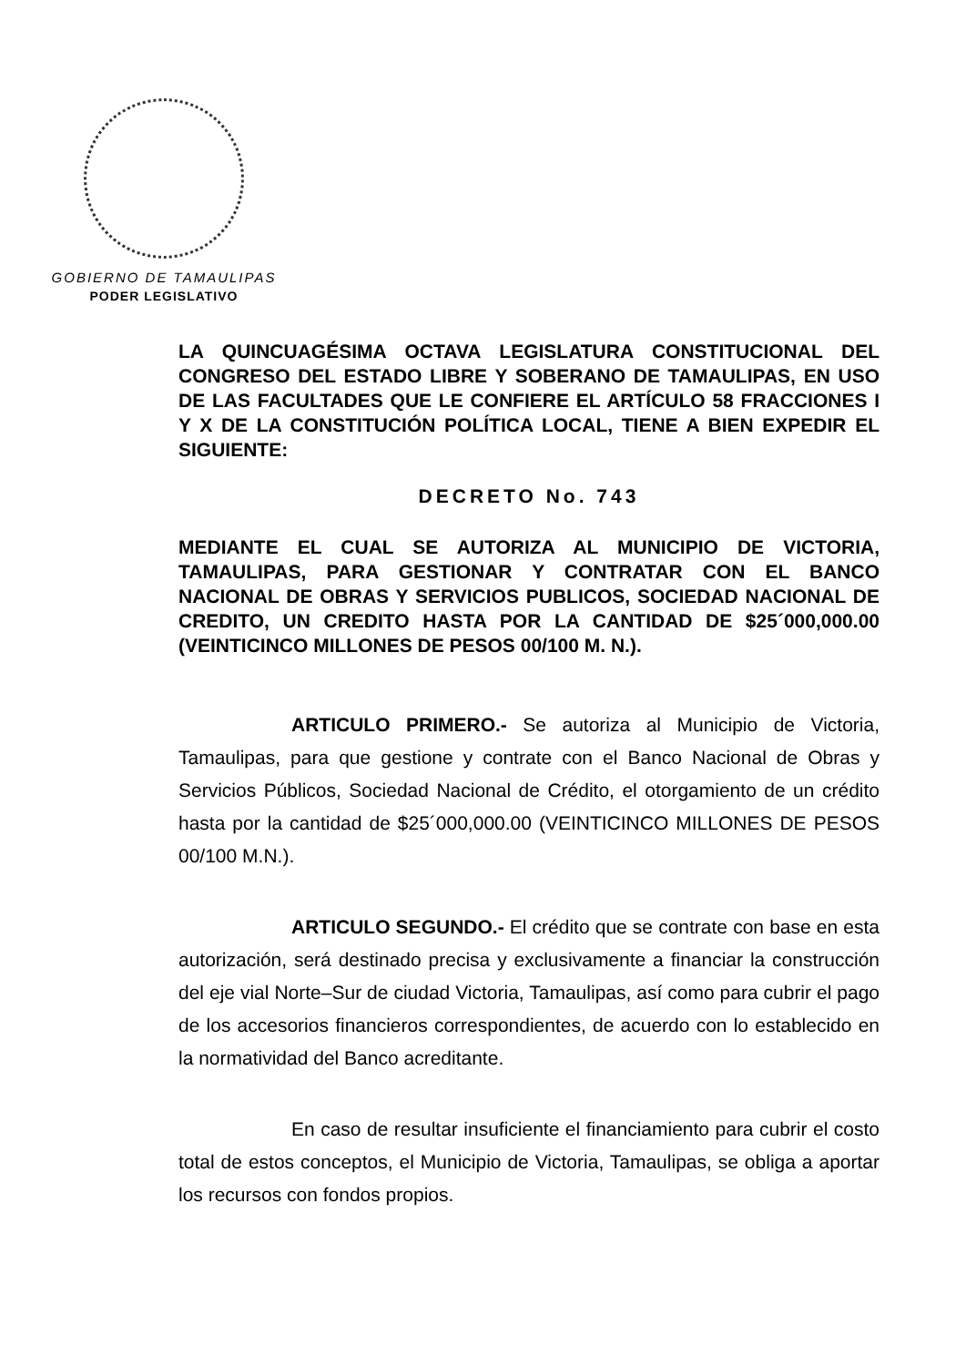GOBIERNO DE TAMAULIPAS
PODER LEGISLATIVO
LA QUINCUAGÉSIMA OCTAVA LEGISLATURA CONSTITUCIONAL DEL CONGRESO DEL ESTADO LIBRE Y SOBERANO DE TAMAULIPAS, EN USO DE LAS FACULTADES QUE LE CONFIERE EL ARTÍCULO 58 FRACCIONES I Y X DE LA CONSTITUCIÓN POLÍTICA LOCAL, TIENE A BIEN EXPEDIR EL SIGUIENTE:
DECRETO No. 743
MEDIANTE EL CUAL SE AUTORIZA AL MUNICIPIO DE VICTORIA, TAMAULIPAS, PARA GESTIONAR Y CONTRATAR CON EL BANCO NACIONAL DE OBRAS Y SERVICIOS PUBLICOS, SOCIEDAD NACIONAL DE CREDITO, UN CREDITO HASTA POR LA CANTIDAD DE $25´000,000.00 (VEINTICINCO MILLONES DE PESOS 00/100 M. N.).
ARTICULO PRIMERO.- Se autoriza al Municipio de Victoria, Tamaulipas, para que gestione y contrate con el Banco Nacional de Obras y Servicios Públicos, Sociedad Nacional de Crédito, el otorgamiento de un crédito hasta por la cantidad de $25´000,000.00 (VEINTICINCO MILLONES DE PESOS 00/100 M.N.).
ARTICULO SEGUNDO.- El crédito que se contrate con base en esta autorización, será destinado precisa y exclusivamente a financiar la construcción del eje vial Norte–Sur de ciudad Victoria, Tamaulipas, así como para cubrir el pago de los accesorios financieros correspondientes, de acuerdo con lo establecido en la normatividad del Banco acreditante.
En caso de resultar insuficiente el financiamiento para cubrir el costo total de estos conceptos, el Municipio de Victoria, Tamaulipas, se obliga a aportar los recursos con fondos propios.